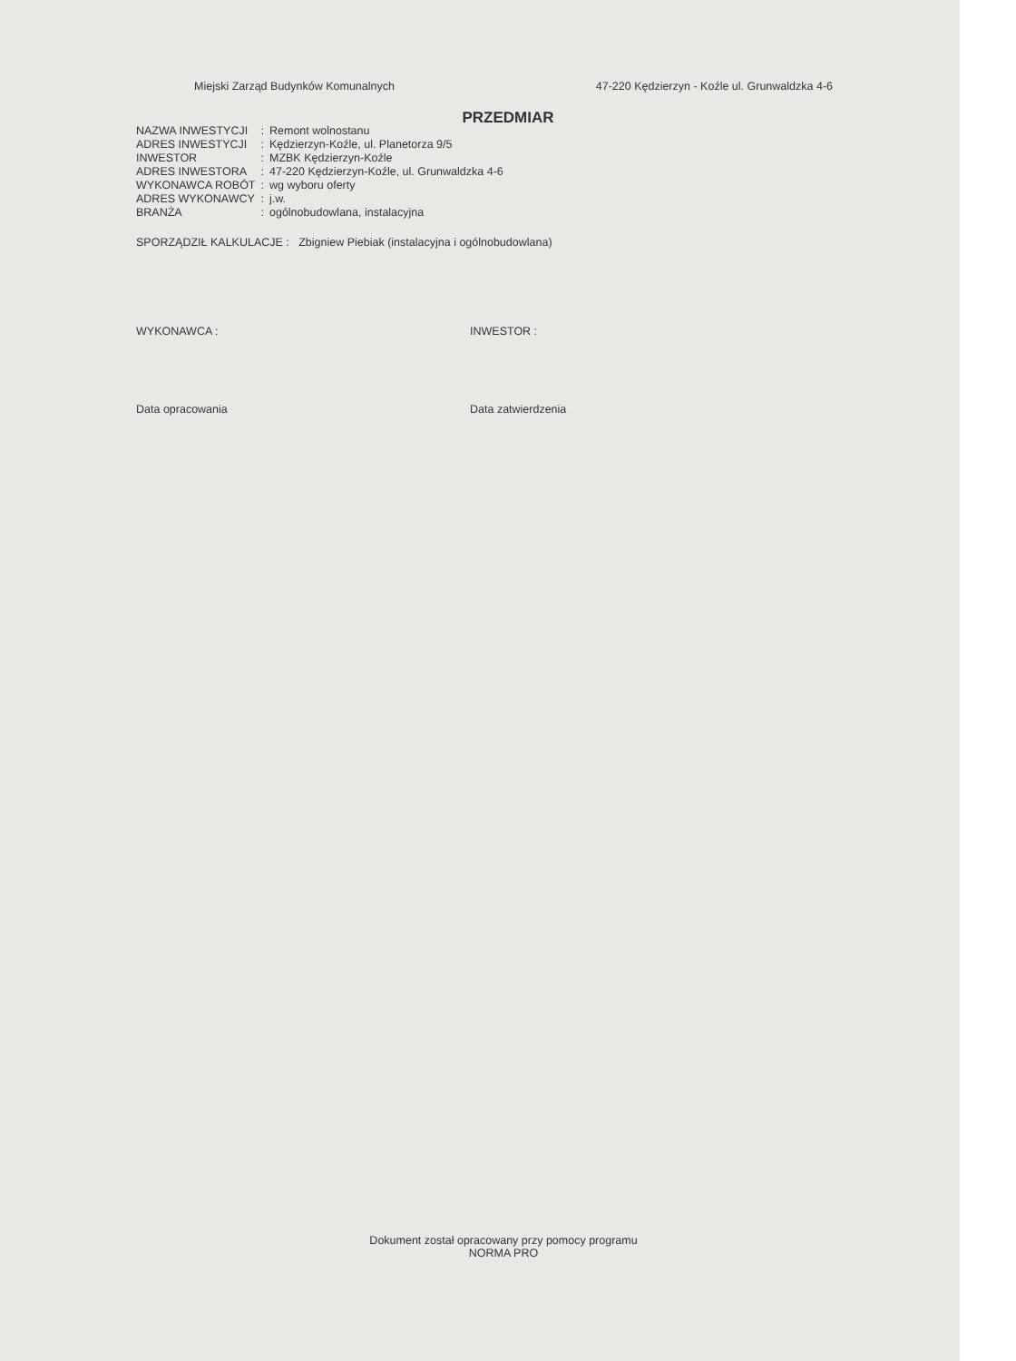Miejski Zarząd Budynków Komunalnych 47-220 Kędzierzyn - Koźle ul. Grunwaldzka 4-6
PRZEDMIAR
| NAZWA INWESTYCJI | : | Remont wolnostanu |
| ADRES INWESTYCJI | : | Kędzierzyn-Koźle, ul. Planetorza 9/5 |
| INWESTOR | : | MZBK Kędzierzyn-Koźle |
| ADRES INWESTORA | : | 47-220 Kędzierzyn-Koźle, ul. Grunwaldzka 4-6 |
| WYKONAWCA ROBÓT | : | wg wyboru oferty |
| ADRES WYKONAWCY | : | j.w. |
| BRANŻA | : | ogólnobudowlana, instalacyjna |
SPORZĄDZIŁ KALKULACJE : Zbigniew Piebiak (instalacyjna i ogólnobudowlana)
WYKONAWCA : INWESTOR :
Data opracowania Data zatwierdzenia
Dokument został opracowany przy pomocy programu
NORMA PRO